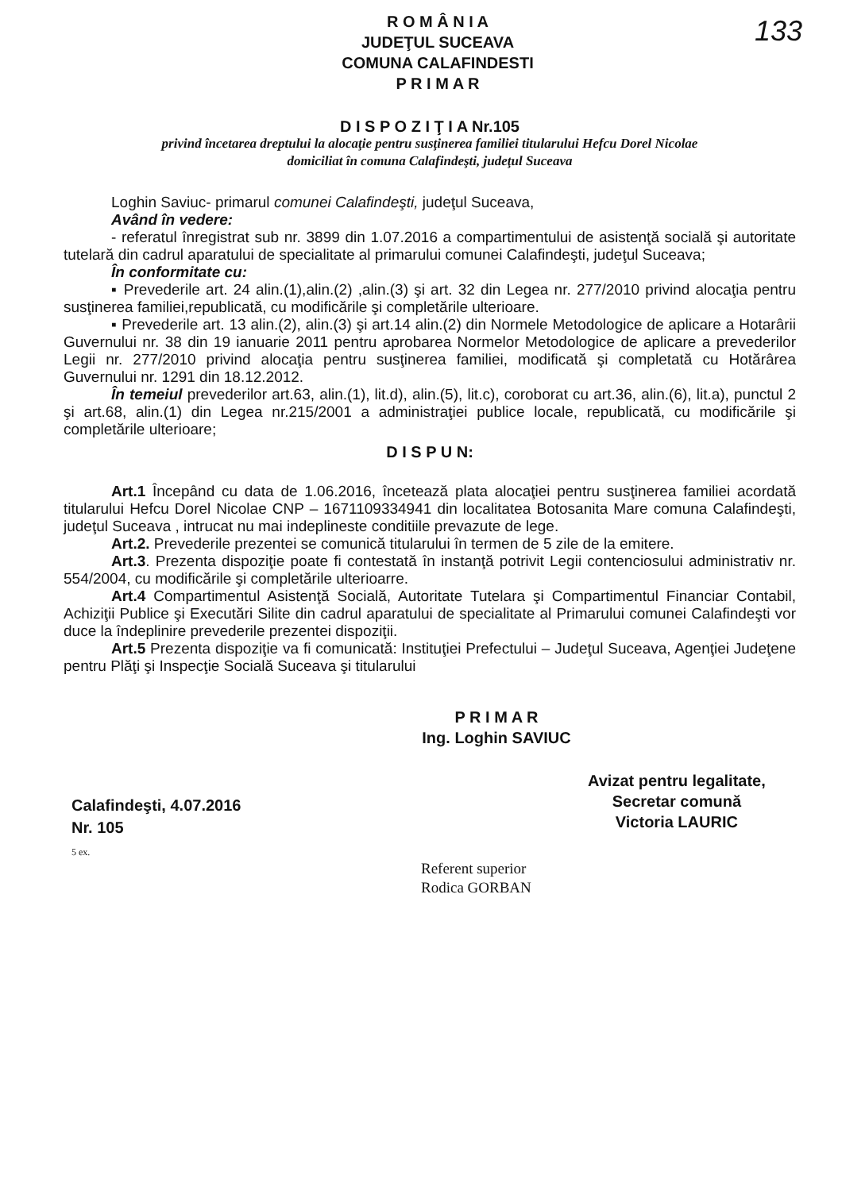133
R O M Â N I A
JUDEŢUL SUCEAVA
COMUNA CALAFINDESTI
P R I M A R
D I S P O Z I Ţ I A Nr.105
privind încetarea dreptului la alocaţie pentru susţinerea familiei titularului Hefcu Dorel Nicolae
domiciliat în comuna Calafindeşti, judeţul Suceava
Loghin Saviuc- primarul comunei Calafindeşti, judeţul Suceava,
Având în vedere:
- referatul înregistrat sub nr. 3899 din 1.07.2016 a compartimentului de asistenţă socială şi autoritate tutelară din cadrul aparatului de specialitate al primarului comunei Calafindeşti, judeţul Suceava;
În conformitate cu:
▪ Prevederile art. 24 alin.(1),alin.(2) ,alin.(3) şi art. 32 din Legea nr. 277/2010 privind alocaţia pentru susţinerea familiei,republicată, cu modificările şi completările ulterioare.
▪ Prevederile art. 13 alin.(2), alin.(3) şi art.14 alin.(2) din Normele Metodologice de aplicare a Hotarârii Guvernului nr. 38 din 19 ianuarie 2011 pentru aprobarea Normelor Metodologice de aplicare a prevederilor Legii nr. 277/2010 privind alocaţia pentru susţinerea familiei, modificată şi completată cu Hotărârea Guvernului nr. 1291 din 18.12.2012.
În temeiul prevederilor art.63, alin.(1), lit.d), alin.(5), lit.c), coroborat cu art.36, alin.(6), lit.a), punctul 2 şi art.68, alin.(1) din Legea nr.215/2001 a administraţiei publice locale, republicată, cu modificările şi completările ulterioare;
D I S P U N:
Art.1 Începând cu data de 1.06.2016, încetează plata alocaţiei pentru susţinerea familiei acordată titularului Hefcu Dorel Nicolae CNP – 1671109334941 din localitatea Botosanita Mare comuna Calafindeşti, judeţul Suceava , intrucat nu mai indeplineste conditiile prevazute de lege.
Art.2. Prevederile prezentei se comunică titularului în termen de 5 zile de la emitere.
Art.3. Prezenta dispoziţie poate fi contestată în instanţă potrivit Legii contenciosului administrativ nr. 554/2004, cu modificările şi completările ulterioarre.
Art.4 Compartimentul Asistenţă Socială, Autoritate Tutelara şi Compartimentul Financiar Contabil, Achiziţii Publice şi Executări Silite din cadrul aparatului de specialitate al Primarului comunei Calafindeşti vor duce la îndeplinire prevederile prezentei dispoziţii.
Art.5 Prezenta dispoziţie va fi comunicată: Instituţiei Prefectului – Judeţul Suceava, Agenţiei Judeţene pentru Plăţi şi Inspecţie Socială Suceava şi titularului
Calafindeşti, 4.07.2016
Nr. 105
5 ex.
P R I M A R
Ing. Loghin SAVIUC
Referent superior
Rodica GORBAN
Avizat pentru legalitate,
Secretar comună
Victoria LAURIC